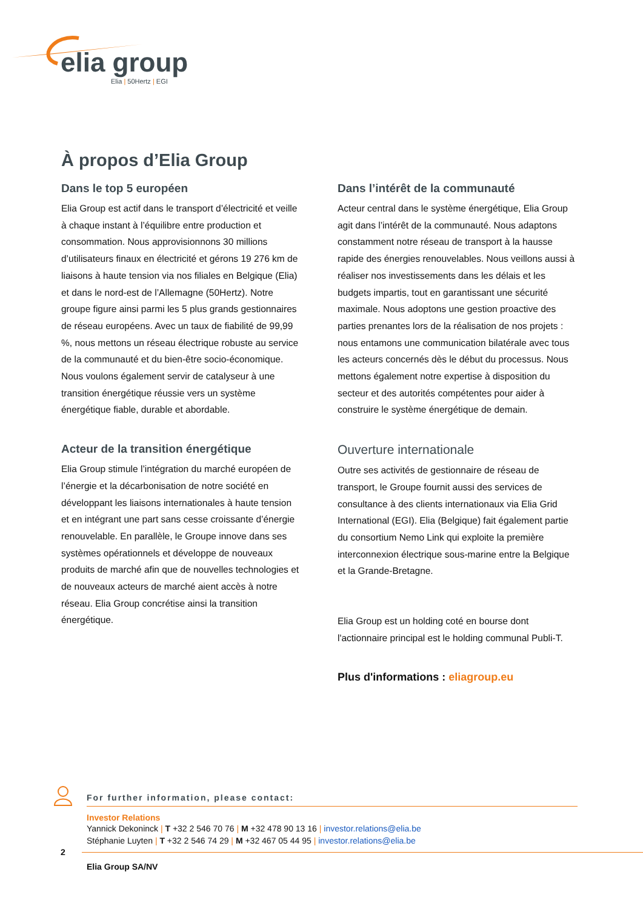elia group
Elia | 50Hertz | EGI
À propos d’Elia Group
Dans le top 5 européen
Elia Group est actif dans le transport d’électricité et veille à chaque instant à l’équilibre entre production et consommation. Nous approvisionnons 30 millions d’utilisateurs finaux en électricité et gérons 19 276 km de liaisons à haute tension via nos filiales en Belgique (Elia) et dans le nord-est de l’Allemagne (50Hertz). Notre groupe figure ainsi parmi les 5 plus grands gestionnaires de réseau européens. Avec un taux de fiabilité de 99,99 %, nous mettons un réseau électrique robuste au service de la communauté et du bien-être socio-économique. Nous voulons également servir de catalyseur à une transition énergétique réussie vers un système énergétique fiable, durable et abordable.
Acteur de la transition énergétique
Elia Group stimule l’intégration du marché européen de l’énergie et la décarbonisation de notre société en développant les liaisons internationales à haute tension et en intégrant une part sans cesse croissante d’énergie renouvelable. En parallèle, le Groupe innove dans ses systèmes opérationnels et développe de nouveaux produits de marché afin que de nouvelles technologies et de nouveaux acteurs de marché aient accès à notre réseau. Elia Group concrétise ainsi la transition énergétique.
Dans l’intérêt de la communauté
Acteur central dans le système énergétique, Elia Group agit dans l’intérêt de la communauté. Nous adaptons constamment notre réseau de transport à la hausse rapide des énergies renouvelables. Nous veillons aussi à réaliser nos investissements dans les délais et les budgets impartis, tout en garantissant une sécurité maximale. Nous adoptons une gestion proactive des parties prenantes lors de la réalisation de nos projets : nous entamons une communication bilatérale avec tous les acteurs concernés dès le début du processus. Nous mettons également notre expertise à disposition du secteur et des autorités compétentes pour aider à construire le système énergétique de demain.
Ouverture internationale
Outre ses activités de gestionnaire de réseau de transport, le Groupe fournit aussi des services de consultance à des clients internationaux via Elia Grid International (EGI). Elia (Belgique) fait également partie du consortium Nemo Link qui exploite la première interconnexion électrique sous-marine entre la Belgique et la Grande-Bretagne.
Elia Group est un holding coté en bourse dont l'actionnaire principal est le holding communal Publi-T.
Plus d'informations : eliagroup.eu
For further information, please contact:
Investor Relations
Yannick Dekoninck | T +32 2 546 70 76 | M +32 478 90 13 16 | investor.relations@elia.be
Stéphanie Luyten | T +32 2 546 74 29 | M +32 467 05 44 95 | investor.relations@elia.be
2
Elia Group SA/NV